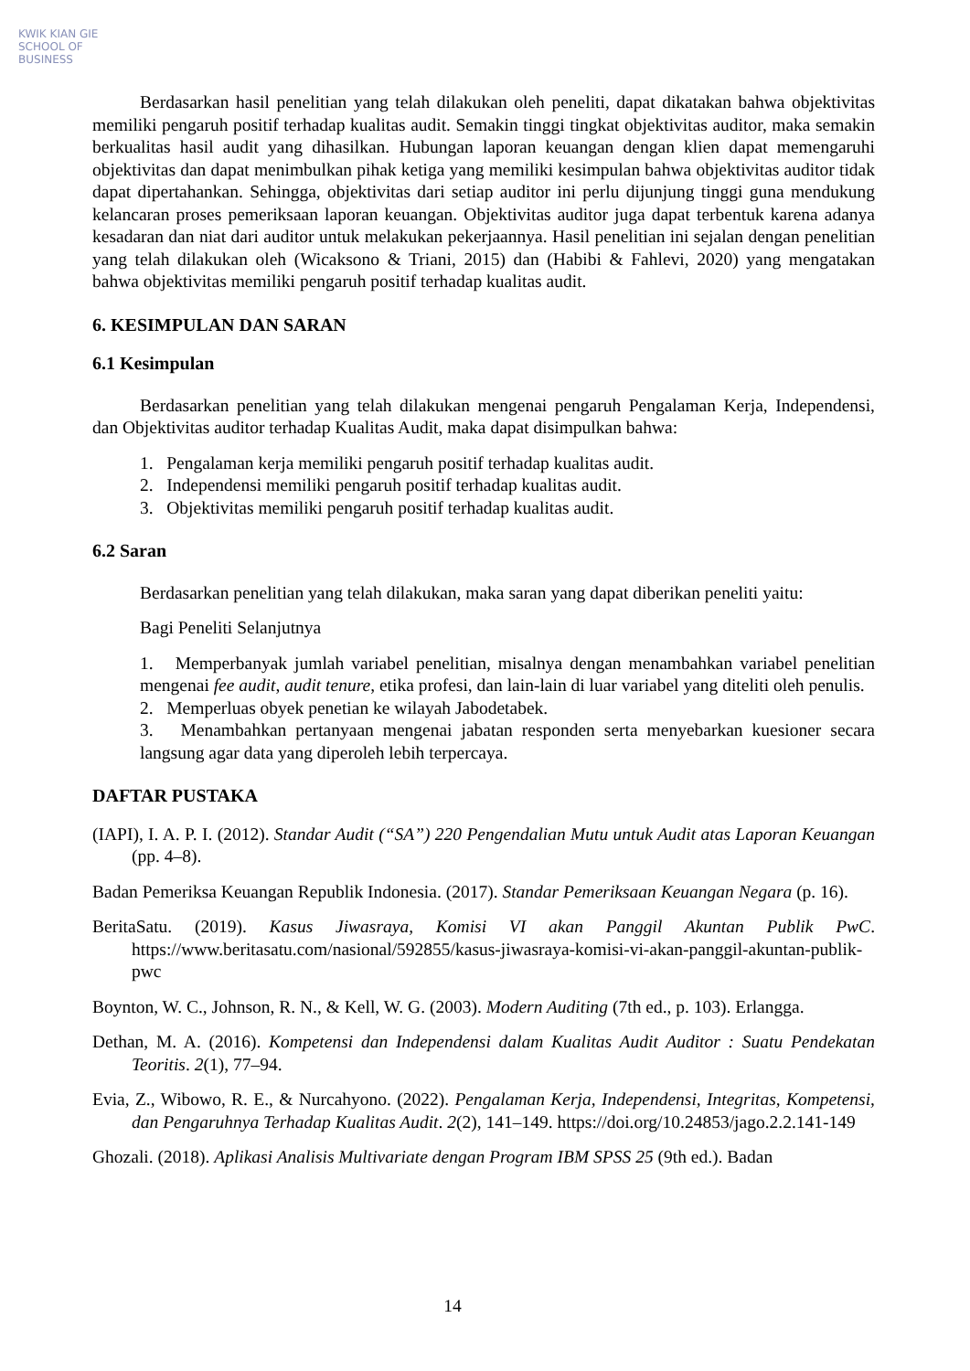KWIK KIAN GIE
SCHOOL OF BUSINESS
Berdasarkan hasil penelitian yang telah dilakukan oleh peneliti, dapat dikatakan bahwa objektivitas memiliki pengaruh positif terhadap kualitas audit. Semakin tinggi tingkat objektivitas auditor, maka semakin berkualitas hasil audit yang dihasilkan. Hubungan laporan keuangan dengan klien dapat memengaruhi objektivitas dan dapat menimbulkan pihak ketiga yang memiliki kesimpulan bahwa objektivitas auditor tidak dapat dipertahankan. Sehingga, objektivitas dari setiap auditor ini perlu dijunjung tinggi guna mendukung kelancaran proses pemeriksaan laporan keuangan. Objektivitas auditor juga dapat terbentuk karena adanya kesadaran dan niat dari auditor untuk melakukan pekerjaannya. Hasil penelitian ini sejalan dengan penelitian yang telah dilakukan oleh (Wicaksono & Triani, 2015) dan (Habibi & Fahlevi, 2020) yang mengatakan bahwa objektivitas memiliki pengaruh positif terhadap kualitas audit.
6. KESIMPULAN DAN SARAN
6.1 Kesimpulan
Berdasarkan penelitian yang telah dilakukan mengenai pengaruh Pengalaman Kerja, Independensi, dan Objektivitas auditor terhadap Kualitas Audit, maka dapat disimpulkan bahwa:
1. Pengalaman kerja memiliki pengaruh positif terhadap kualitas audit.
2. Independensi memiliki pengaruh positif terhadap kualitas audit.
3. Objektivitas memiliki pengaruh positif terhadap kualitas audit.
6.2 Saran
Berdasarkan penelitian yang telah dilakukan, maka saran yang dapat diberikan peneliti yaitu:
Bagi Peneliti Selanjutnya
1. Memperbanyak jumlah variabel penelitian, misalnya dengan menambahkan variabel penelitian mengenai fee audit, audit tenure, etika profesi, dan lain-lain di luar variabel yang diteliti oleh penulis.
2. Memperluas obyek penetian ke wilayah Jabodetabek.
3. Menambahkan pertanyaan mengenai jabatan responden serta menyebarkan kuesioner secara langsung agar data yang diperoleh lebih terpercaya.
DAFTAR PUSTAKA
(IAPI), I. A. P. I. (2012). Standar Audit (“SA”) 220 Pengendalian Mutu untuk Audit atas Laporan Keuangan (pp. 4–8).
Badan Pemeriksa Keuangan Republik Indonesia. (2017). Standar Pemeriksaan Keuangan Negara (p. 16).
BeritaSatu. (2019). Kasus Jiwasraya, Komisi VI akan Panggil Akuntan Publik PwC. https://www.beritasatu.com/nasional/592855/kasus-jiwasraya-komisi-vi-akan-panggil-akuntan-publik-pwc
Boynton, W. C., Johnson, R. N., & Kell, W. G. (2003). Modern Auditing (7th ed., p. 103). Erlangga.
Dethan, M. A. (2016). Kompetensi dan Independensi dalam Kualitas Audit Auditor : Suatu Pendekatan Teoritis. 2(1), 77–94.
Evia, Z., Wibowo, R. E., & Nurcahyono. (2022). Pengalaman Kerja, Independensi, Integritas, Kompetensi, dan Pengaruhnya Terhadap Kualitas Audit. 2(2), 141–149. https://doi.org/10.24853/jago.2.2.141-149
Ghozali. (2018). Aplikasi Analisis Multivariate dengan Program IBM SPSS 25 (9th ed.). Badan
14